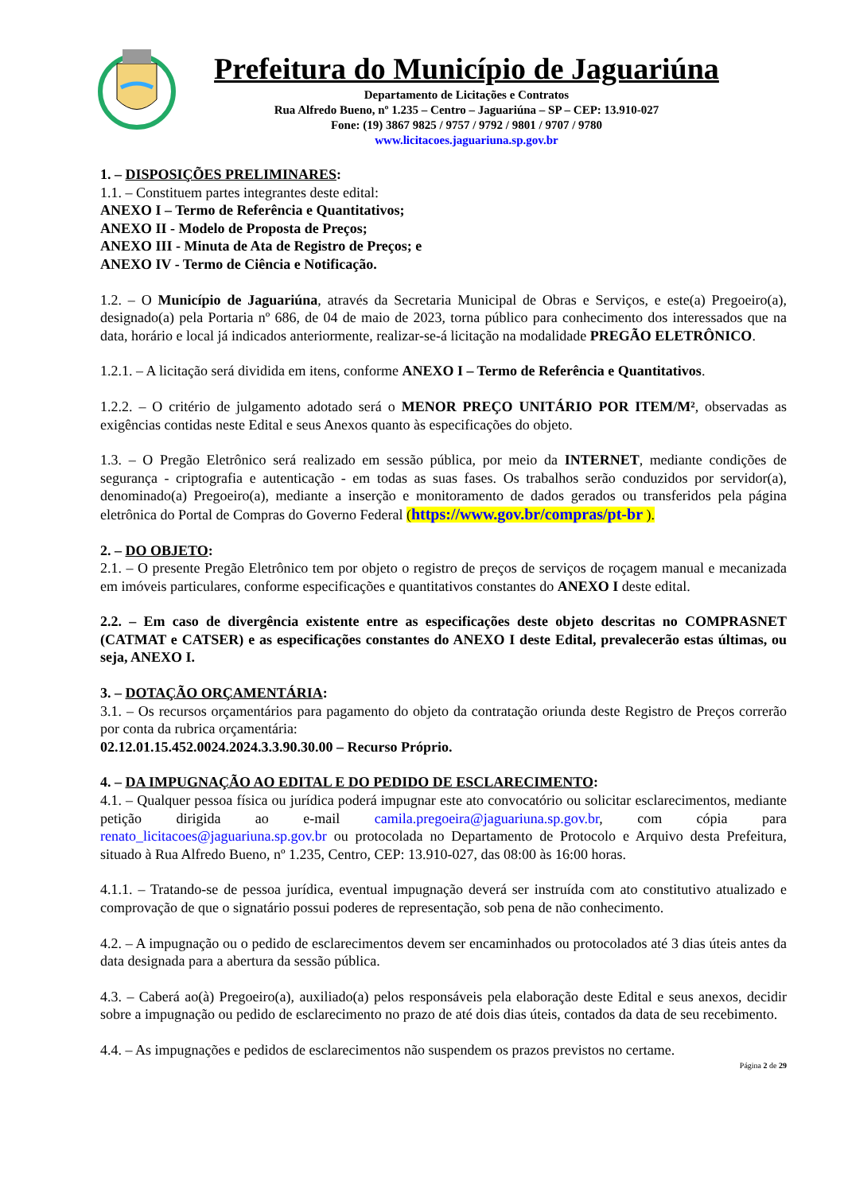Prefeitura do Município de Jaguariúna
Departamento de Licitações e Contratos
Rua Alfredo Bueno, nº 1.235 – Centro – Jaguariúna – SP – CEP: 13.910-027
Fone: (19) 3867 9825 / 9757 / 9792 / 9801 / 9707 / 9780
www.licitacoes.jaguariuna.sp.gov.br
1. – DISPOSIÇÕES PRELIMINARES:
1.1. – Constituem partes integrantes deste edital:
ANEXO I – Termo de Referência e Quantitativos;
ANEXO II - Modelo de Proposta de Preços;
ANEXO III - Minuta de Ata de Registro de Preços; e
ANEXO IV - Termo de Ciência e Notificação.
1.2. – O Município de Jaguariúna, através da Secretaria Municipal de Obras e Serviços, e este(a) Pregoeiro(a), designado(a) pela Portaria nº 686, de 04 de maio de 2023, torna público para conhecimento dos interessados que na data, horário e local já indicados anteriormente, realizar-se-á licitação na modalidade PREGÃO ELETRÔNICO.
1.2.1. – A licitação será dividida em itens, conforme ANEXO I – Termo de Referência e Quantitativos.
1.2.2. – O critério de julgamento adotado será o MENOR PREÇO UNITÁRIO POR ITEM/M², observadas as exigências contidas neste Edital e seus Anexos quanto às especificações do objeto.
1.3. – O Pregão Eletrônico será realizado em sessão pública, por meio da INTERNET, mediante condições de segurança - criptografia e autenticação - em todas as suas fases. Os trabalhos serão conduzidos por servidor(a), denominado(a) Pregoeiro(a), mediante a inserção e monitoramento de dados gerados ou transferidos pela página eletrônica do Portal de Compras do Governo Federal (https://www.gov.br/compras/pt-br ).
2. – DO OBJETO:
2.1. – O presente Pregão Eletrônico tem por objeto o registro de preços de serviços de roçagem manual e mecanizada em imóveis particulares, conforme especificações e quantitativos constantes do ANEXO I deste edital.
2.2. – Em caso de divergência existente entre as especificações deste objeto descritas no COMPRASNET (CATMAT e CATSER) e as especificações constantes do ANEXO I deste Edital, prevalecerão estas últimas, ou seja, ANEXO I.
3. – DOTAÇÃO ORÇAMENTÁRIA:
3.1. – Os recursos orçamentários para pagamento do objeto da contratação oriunda deste Registro de Preços correrão por conta da rubrica orçamentária:
02.12.01.15.452.0024.2024.3.3.90.30.00 – Recurso Próprio.
4. – DA IMPUGNAÇÃO AO EDITAL E DO PEDIDO DE ESCLARECIMENTO:
4.1. – Qualquer pessoa física ou jurídica poderá impugnar este ato convocatório ou solicitar esclarecimentos, mediante petição dirigida ao e-mail camila.pregoeira@jaguariuna.sp.gov.br, com cópia para renato_licitacoes@jaguariuna.sp.gov.br ou protocolada no Departamento de Protocolo e Arquivo desta Prefeitura, situado à Rua Alfredo Bueno, nº 1.235, Centro, CEP: 13.910-027, das 08:00 às 16:00 horas.
4.1.1. – Tratando-se de pessoa jurídica, eventual impugnação deverá ser instruída com ato constitutivo atualizado e comprovação de que o signatário possui poderes de representação, sob pena de não conhecimento.
4.2. – A impugnação ou o pedido de esclarecimentos devem ser encaminhados ou protocolados até 3 dias úteis antes da data designada para a abertura da sessão pública.
4.3. – Caberá ao(à) Pregoeiro(a), auxiliado(a) pelos responsáveis pela elaboração deste Edital e seus anexos, decidir sobre a impugnação ou pedido de esclarecimento no prazo de até dois dias úteis, contados da data de seu recebimento.
4.4. – As impugnações e pedidos de esclarecimentos não suspendem os prazos previstos no certame.
Página 2 de 29